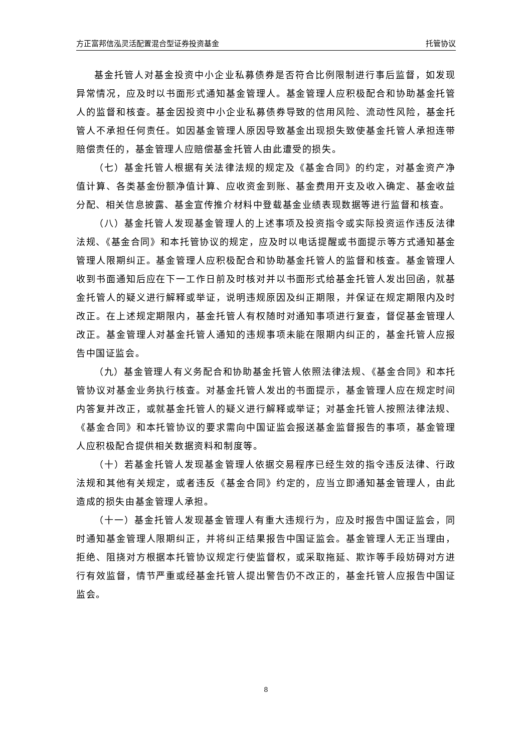方正富邦信泓灵活配置混合型证券投资基金 托管协议
基金托管人对基金投资中小企业私募债券是否符合比例限制进行事后监督，如发现异常情况，应及时以书面形式通知基金管理人。基金管理人应积极配合和协助基金托管人的监督和核查。基金因投资中小企业私募债券导致的信用风险、流动性风险，基金托管人不承担任何责任。如因基金管理人原因导致基金出现损失致使基金托管人承担连带赔偿责任的，基金管理人应赔偿基金托管人由此遭受的损失。
（七）基金托管人根据有关法律法规的规定及《基金合同》的约定，对基金资产净值计算、各类基金份额净值计算、应收资金到账、基金费用开支及收入确定、基金收益分配、相关信息披露、基金宣传推介材料中登载基金业绩表现数据等进行监督和核查。
（八）基金托管人发现基金管理人的上述事项及投资指令或实际投资运作违反法律法规、《基金合同》和本托管协议的规定，应及时以电话提醒或书面提示等方式通知基金管理人限期纠正。基金管理人应积极配合和协助基金托管人的监督和核查。基金管理人收到书面通知后应在下一工作日前及时核对并以书面形式给基金托管人发出回函，就基金托管人的疑义进行解释或举证，说明违规原因及纠正期限，并保证在规定期限内及时改正。在上述规定期限内，基金托管人有权随时对通知事项进行复查，督促基金管理人改正。基金管理人对基金托管人通知的违规事项未能在限期内纠正的，基金托管人应报告中国证监会。
（九）基金管理人有义务配合和协助基金托管人依照法律法规、《基金合同》和本托管协议对基金业务执行核查。对基金托管人发出的书面提示，基金管理人应在规定时间内答复并改正，或就基金托管人的疑义进行解释或举证；对基金托管人按照法律法规、《基金合同》和本托管协议的要求需向中国证监会报送基金监督报告的事项，基金管理人应积极配合提供相关数据资料和制度等。
（十）若基金托管人发现基金管理人依据交易程序已经生效的指令违反法律、行政法规和其他有关规定，或者违反《基金合同》约定的，应当立即通知基金管理人，由此造成的损失由基金管理人承担。
（十一）基金托管人发现基金管理人有重大违规行为，应及时报告中国证监会，同时通知基金管理人限期纠正，并将纠正结果报告中国证监会。基金管理人无正当理由，拒绝、阻挠对方根据本托管协议规定行使监督权，或采取拖延、欺诈等手段妨碍对方进行有效监督，情节严重或经基金托管人提出警告仍不改正的，基金托管人应报告中国证监会。
8